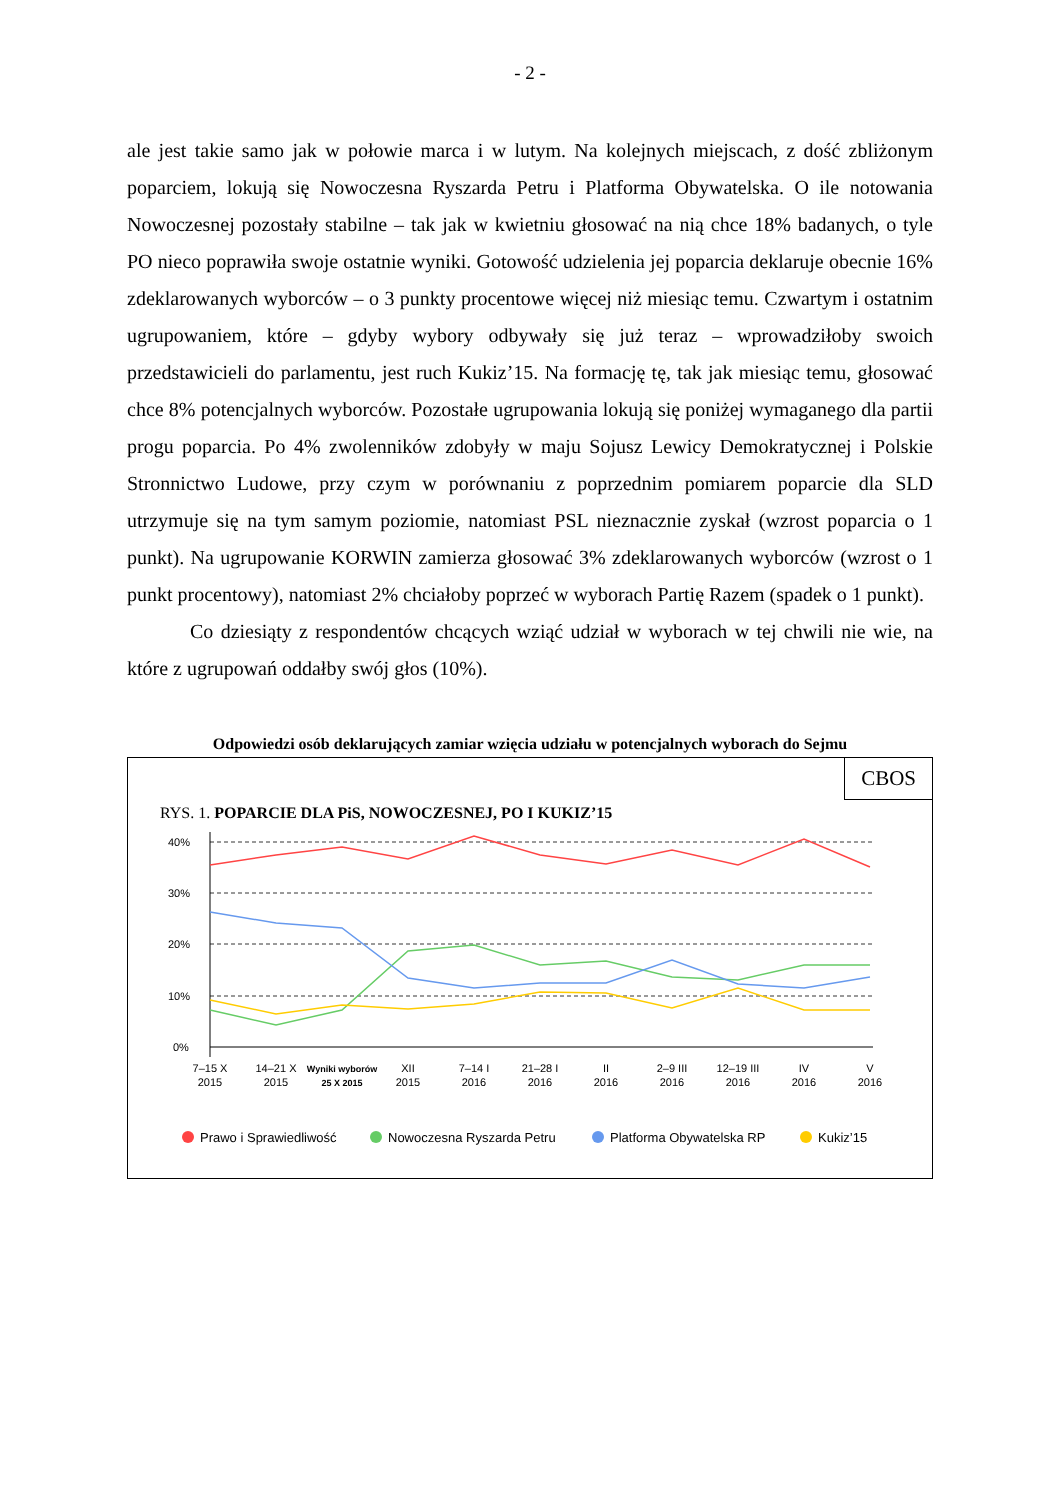- 2 -
ale jest takie samo jak w połowie marca i w lutym. Na kolejnych miejscach, z dość zbliżonym poparciem, lokują się Nowoczesna Ryszarda Petru i Platforma Obywatelska. O ile notowania Nowoczesnej pozostały stabilne – tak jak w kwietniu głosować na nią chce 18% badanych, o tyle PO nieco poprawiła swoje ostatnie wyniki. Gotowość udzielenia jej poparcia deklaruje obecnie 16% zdeklarowanych wyborców – o 3 punkty procentowe więcej niż miesiąc temu. Czwartym i ostatnim ugrupowaniem, które – gdyby wybory odbywały się już teraz – wprowadziłoby swoich przedstawicieli do parlamentu, jest ruch Kukiz’15. Na formację tę, tak jak miesiąc temu, głosować chce 8% potencjalnych wyborców. Pozostałe ugrupowania lokują się poniżej wymaganego dla partii progu poparcia. Po 4% zwolenników zdobyły w maju Sojusz Lewicy Demokratycznej i Polskie Stronnictwo Ludowe, przy czym w porównaniu z poprzednim pomiarem poparcie dla SLD utrzymuje się na tym samym poziomie, natomiast PSL nieznacznie zyskał (wzrost poparcia o 1 punkt). Na ugrupowanie KORWIN zamierza głosować 3% zdeklarowanych wyborców (wzrost o 1 punkt procentowy), natomiast 2% chciałoby poprzeć w wyborach Partię Razem (spadek o 1 punkt).
Co dziesiąty z respondentów chcących wziąć udział w wyborach w tej chwili nie wie, na które z ugrupowań oddałby swój głos (10%).
Odpowiedzi osób deklarujących zamiar wzięcia udziału w potencjalnych wyborach do Sejmu
CBOS
RYS. 1. POPARCIE DLA PiS, NOWOCZESNEJ, PO I KUKIZ’15
40%
30%
20%
10%
0%
7–15 X
2015
14–21 X
2015
Wyniki wyborów
25 X 2015
XII
2015
7–14 I
2016
21–28 I
2016
II
2016
2–9 III
2016
12–19 III
2016
IV
2016
V
2016
Prawo i Sprawiedliwość
Nowoczesna Ryszarda Petru
Platforma Obywatelska RP
Kukiz’15